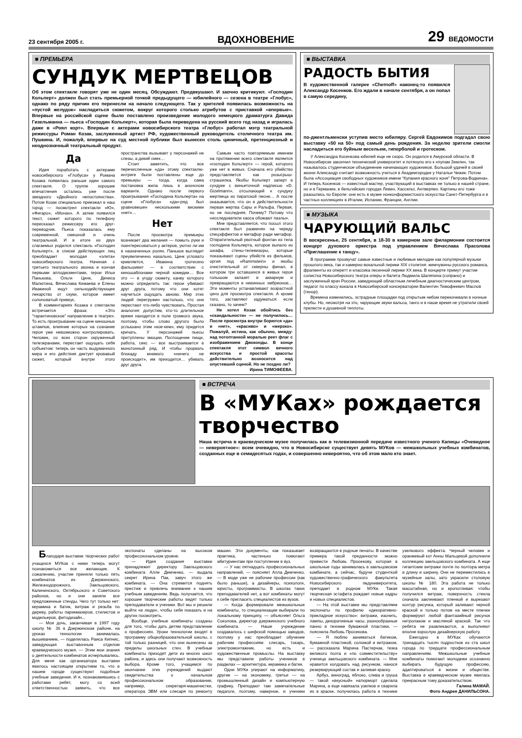23 сентября 2005 г. ВДОХНОВЕНИЕ 29 ВЕДОМОСТИ
■ ПРЕМЬЕРА
СУНДУК МЕРТВЕЦОВ
Об этом спектакле говорят уже не один месяц. Обсуждают. Предвкушают. И заочно критикуют. «Господин Кольперт» должен был стать премьерной точкой предыдущего — юбилейного — сезона в театре «Глобус», однако по ряду причин его перенесли на начало следующего. Так у зрителей появилась возможность на «пустой желудок» насладиться сюжетом, вокруг которого столько атрибутов с приставкой «впервые». Впервые на российской сцене было поставлено произведение молодого немецкого драматурга Давида Гизельманна — пьеса «Господин Кольперт», которая была переведена на русский всего год назад и игралась даже в «Роял корт». Впервые с актерами новосибирского театра «Глобус» работал мэтр театральной режиссуры Роман Козак, заслуженный артист РФ, художественный руководитель столичного театра им. Пушкина. И, пожалуй, впервые на суд местной публики был вынесен столь циничный, претенциозный и неоднозначный театральный продукт.
Да
Идея поработать с актерами новосибирского «Глобуса» у Романа Козака появилась раньше идеи самого спектакля. О труппе хорошие впечатления остались уже после звездного «Двойного непостоянства». Потом Козак специально приезжал в наш город — посмотрел спектакли «Ю», «Фигаро», «Монах». А затем появился текст, сюжет которого по телефону пересказал режиссеру его друг-переводчик. Пьеса показалась ему современной, смешной и очень театральной. И в итоге из двух слагаемых родился спектакль «Господин Кольперт», в списке действующих лиц преобладает молодая «элита» новосибирского театра. Начиная с третьего театрального звонка и кончая первыми аплодисментами, герои Ильи Панькова, Ольги Цинк, Дениса Малютина, Вячеслава Кимаева и Елены Ивакиной ищут сильнодействующее лекарство от скуки, которое имеет солоноватый привкус.
В комментариях Козака к спектаклю встречается фраза: «Это “тарантиновское” направление в театре». То есть проигрывание на сцене киношных штампов, влияние которых на сознание героя уже невозможно контролировать. Человек, со всех сторон окруженный телеэкранами, перестает ощущать себя субъектом: теперь он часть выдуманного мира и его действия диктует кровавый сюжет, который внутри этого пространства вызывает у персонажей не слезы, а дикий смех…
Стоит заметить, что все перечисленные «да» этому спектаклю-интриге были поставлены еще до премьеры — тогда, когда сама постановка жила лишь в анонсном варианте. Однако после первого проигрывания «Господина Кольперта» на сцене «Глобуса» «да»-ряд был уравновешен несколькими вескими «нет»…
Нет
После просмотра премьеры возникает два желания — помыть руки и поинтересоваться у актеров, уютно ли им в назначенных ролях. Паньков выглядит преувеличенно нахально, Цинк угловато кривляется, Ивакина гротескно фальшивит — в соответствии с киношаблонами черной комедии… Все это — в угоду сюжету, канву которого можно определить так: герои убивают друг друга, потому что они хотят научиться ощущать заново. Мир этих людей перегружен настолько, что они перестают что-либо чувствовать. Простая аналогия: допустим, кто-то длительное время находится в поле громкого звука, поэтому, чтобы слово другого было услышано этим «кое-кем», ему придется кричать. У персонажей пьесы притуплены эмоции. Поглощение пищи, работа, секс — все выстраивается в монотонный ряд. И чтобы прорвать блокаду мнимого «ничего не происходит», им приходится… убивать друг друга.
Самым часто повторяемым именем на протяжении всего спектакля является «господин Кольперт» — герой, которого уже нет в живых. Сначала его убийство представляется как розыгрыш-страшилка. Якобы Кольперт заперт в сундуке с виньеточной надписью «D. Gizelmann», отсылающей к сундуку мертвеца из пиратской песни… А после оказывается, что он в действительности первая жертва Сары и Ральфа. Первая, но не последняя. Почему? Потому что «исследователи хаоса обожают пазлы».
Мне представляется, что посыл этого спектакля был разменян на череду спецэффектов и метафор ради метафор. Отвратительный рвотный фонтан из тела господина Кольперта, которое выпало из шкафа, стены-телевизоры, которые показывают сцены убийств из фильмов, оргия под «Rammstein» и якобы очистительный от скверны финал, в котором три оставшихся в живых героя голышом залазят в аквариум и превращаются в невинных эмбрионов…Эти моменты устанавливают возрастной ценз для просмотра спектакля. А кроме того, заставляют задуматься: если сказано, то зачем?
Не хотел Козак обойтись без «скандальности» — не получилось… После просмотра внутри борются «да» и «нет», «красиво» и «мерзко». Пожалуй, истина, как обычно, между: над потоптанной моралью реет флаг с изображением Джоконды. В конце спектакля этот символ вечного искусства и простой красоты действительно возносится над опустевшей сценой. Но не поздно ли?
Ирина ТИМОФЕЕВА.
■ ВЫСТАВКА
РАДОСТЬ БЫТИЯ
В художественной галерее «Chernoff» наконец-то появился Александр Косенков. Его ждали в начале сентября, а он попал в самую середину,
по-джентльменски уступив место юбиляру. Сергей Евдокимов подгадал свою выставку «50 на 50» под самый день рождения. За неделю зрители смогли насладиться его буйным весельем, гиперболой и гротеском.
У Александра Косенкова юбилей еще не скоро. Он родился в Амурской области. В Новосибирске закончил технический университет и потянуло его к «пупам Земли», так называлось студенческое объединение начинающих художников. Большой удачей в своей жизни Александр считает возможность учиться в Академгородке у Натальи Чижик. Потом была «Ассоциация свободных художников имени “Купания красного коня” Петрова-Водкина». И теперь Косенков — известный мастер, участвующий в выставках не только в нашей стране, но и в Германии, в бельгийских городах Левен, Хассельт, Антверпен. Картины его тоже разошлись по Европе: они есть в музее нонконформистского искусства Санкт-Петербурга и в частных коллекциях в Италии, Испании, Франции, Англии.
■ МУЗЫКА
ЧАРУЮЩИЙ ВАЛЬС
В воскресенье, 25 сентября, в 18-30 в камерном зале филармонии состоится концерт духового оркестра под управлением Вячеслава Прасолова «Приглашение к танцу».
В программе прозвучат самые известные и любимые мелодии как популярной музыки прошлого века, так и камерно-вокальной лирики XIX столетия: жемчужины русского романса, фрагменты из оперетт и классика песенной лирики XX века. В концерте примут участие солистка Новосибирского театра оперы и балета Людмила Шаляпина (сопрано) и заслуженный врач России, заведующий областным лечебным диагностическим центром, педагог по классу вокала в Новосибирской консерватории Валентин Тимофеевич Маслов (тенор).
Времена изменились, эстрадные площадки под открытым небом перекочевали в ночные клубы. Но, несмотря на это, чарующие звуки вальса, танго и в наше время не утратили своей прелести и душевной теплоты.
■ ВСТРЕЧА
В «МУКах» рождается творчество
Наша встреча в краеведческом музее получилась как в телевизионной передаче известного ученого Капицы «Очевидное — невероятное»: всем очевидно, что в Новосибирске существует девять МУКов — межшкольных учебных комбинатов, созданных еще в семидесятых годах, и совершенно невероятно, что об этом мало кто знает.
Благодаря выставке творческих работ учащихся МУКов с ними теперь могут познакомиться все желающие. К сожалению, участие приняли только пять комбинатов из Дзержинского, Железнодорожного, Заельцовского, Калининского, Октябрьского и Советского районов, но и они заняли все предложенные стенды. Чего тут только нет: керамика и батик, витраж и резьба по дереву, работы парикмахеров, стилистов и модельеров, фитодизайн...
— Моя дочь, заканчивая в 1997 году школу № 36 в Дзержинском районе, на уроках технологии занималась вышиванием, — поделилась Раиса Кипнис, заведующая выставочным отделом краеведческого музея. — Этим мои знания о деятельности комбинатов исчерпывались. Для меня как организатора выставки явилось настоящим открытием то, что в нашем городе существуют подобные учебные заведения. И я, познакомившись с работами ребят, могу со всей ответственностью заявить, что все экспонаты сделаны на высоком профессиональном уровне.
— Идея создания выставки принадлежит директору Заельцовского комбината Алле Демченко, — выдала секрет Ирина Пак, завуч этого же комбината. — Она стремится поднять престиж и привлечь внимание к нашим учебным заведениям. Ведь получается, что хорошие творческие работы видят только преподаватели и ученики. Вот мы и решили выйти «в люди», чтобы себя показать и на других посмотреть.
Вообще, учебные комбинаты созданы для того, чтобы дать детям представление о профессиях. Уроки технологии входят в программу общеобразовательной школы, с той только разницей, что они вынесены за пределы школьных стен. В учебные комбинаты приходят дети из многих школ района, и здесь они получают возможность выбора. Кроме того, учащимся по окончании этих учреждений выдают свидетельства о начальном профессиональном образовании, например, секретаря-машинистки, оператора ЭВМ или слесаря по ремонту машин. Эти документы, как показывает практика, частенько помогают абитуриентам при поступлении в вуз.
— У нас пятнадцать профессиональных направлений, — поясняет Алла Демченко. — В моде уже не рабочие профессии (как было раньше), а дизайнеры, психологи, юристы, программисты. В школах таких преподавателей нет, а вот комбинаты могут к себе пригласить специалистов из вузов.
— Когда формировали межшкольные комбинаты, то специализации выбирали по локальному принципу, — объясняет Ольга Соколова, директор дзержинского учебного комбината. — Наше учреждение создавалось с шефской помощью заводов, поэтому у нас преобладает обучение рабочим профессиям: слесарь, токарь, электромонтажник, но есть и художественные промыслы. На выставку мы представили работы учеников в разделах — архитектура, керамика и батик.
Одни МУКи упирают на информатику, другие — на экономику, третьи — на промышленный дизайн и компьютерную графику. Преподают там замечательные педагоги, поэтому, наверное, и ученики возвращаются в родные пенаты. В качестве примера такой преданности можно привести Любовь Просекову, которая в школьные годы занималась в заельцовском комбинате, а сейчас, будучи студенткой художественно-графического факультета Новосибирского педуниверситета, преподает в родном МУКе. Такая творческая эстафета рождает новые кадры и новых специалистов.
— На этой выставке мы представляем экспонаты по профилю «декоративно-прикладное искусство»: витражи, изонить, лампы, декоративные часы, разнообразные панно в технике бумажной пластики, — пояснила Любовь Просекова.
— Я люблю заниматься батиком, бумажной пластикой, соломой и витражом, — рассказала Марина Пастернак, тезка великого поэта и «по совместительству» ученица заельцовского комбината. — Мне нравится колдовать над рисунком, нанося резервирующий состав и заливая краску.
Арбуз, виноград, яблоко, слива и груша — такой «вкусный» натюрморт сделала Марина, а еще навязала узелков и сварила их в краске, получилась работа в технике узелкового эффекта. Черный человек и оранжевый кот Анны Мальцевой дополнили коллекцию заельцовского комбината. А еще гигантские витражи почти по полтора метра в длину и ширину. Они не переместились в музейные залы, зато украсили столовую школы № 180. Эта работа не только масштабная, но и кропотливая: чтобы получился витраж, поверхность стекла сначала заклеивают пленкой и вырезают контур рисунка, который заливают черной краской и только потом на месте пленки формируют любой фантазийный рисунок нитролаком и масляной краской. Так что ребята не развлекаются, а выполняют вполне взрослую дизайнерскую работу.
Ежегодно в МУКах обучаются тринадцать тысяч подростков из ста школ города по тридцати профессиональным направлениям. Межшкольные учебные комбинаты помогают молодежи осознанно выбирать будущую профессию, адаптироваться в жизни и обществе. Выставка в краеведческом музее явилась прекрасным тому доказательством.
Галина МАМАЙ.
Фото Андрея ДАНИЛЬСОНА.